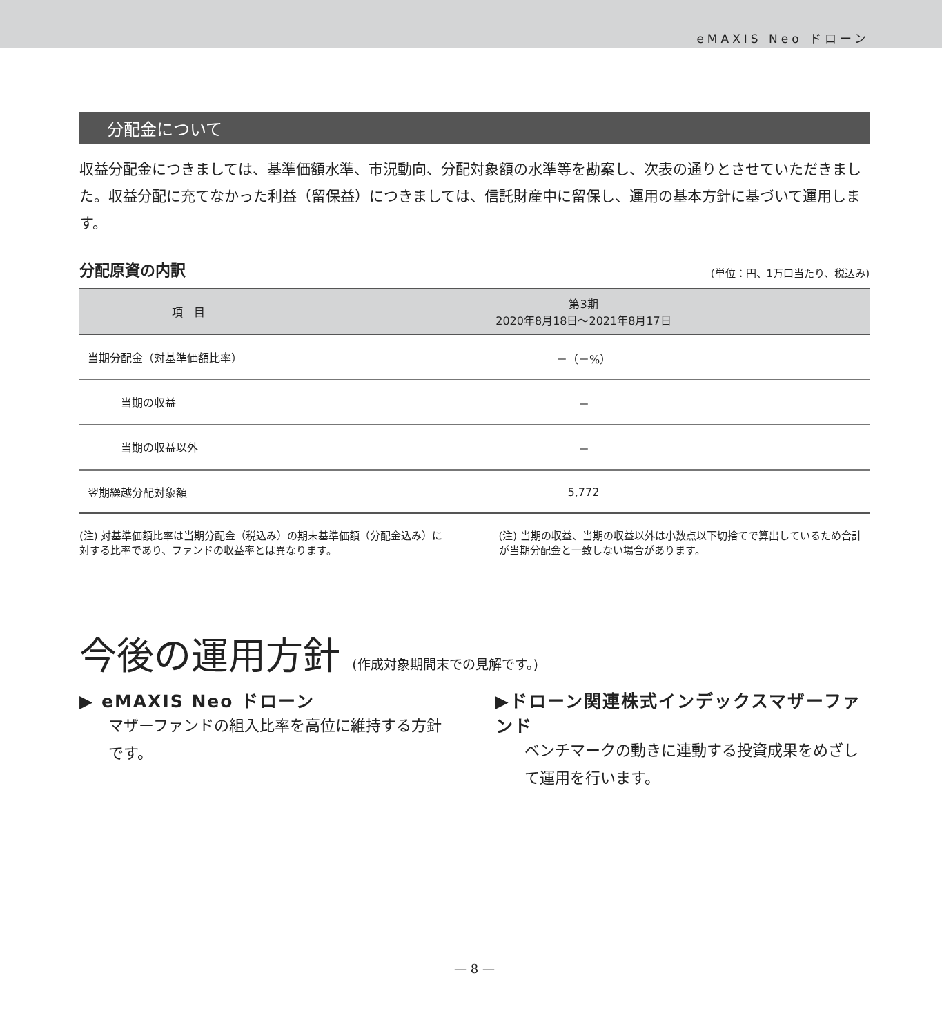eMAXIS Neo ドローン
分配金について
収益分配金につきましては、基準価額水準、市況動向、分配対象額の水準等を勘案し、次表の通りとさせていただきました。収益分配に充てなかった利益（留保益）につきましては、信託財産中に留保し、運用の基本方針に基づいて運用します。
分配原資の内訳 (単位：円、1万口当たり、税込み)
| 項 目 | 第3期 2020年8月18日～2021年8月17日 |
| --- | --- |
| 当期分配金（対基準価額比率） | －（－%） |
| 当期の収益 | － |
| 当期の収益以外 | － |
| 翌期繰越分配対象額 | 5,772 |
(注) 対基準価額比率は当期分配金（税込み）の期末基準価額（分配金込み）に対する比率であり、ファンドの収益率とは異なります。
(注) 当期の収益、当期の収益以外は小数点以下切捨てで算出しているため合計が当期分配金と一致しない場合があります。
今後の運用方針 (作成対象期間末での見解です。)
▶ eMAXIS Neo ドローン
マザーファンドの組入比率を高位に維持する方針です。
▶ドローン関連株式インデックスマザーファンド
ベンチマークの動きに連動する投資成果をめざして運用を行います。
— 8 —